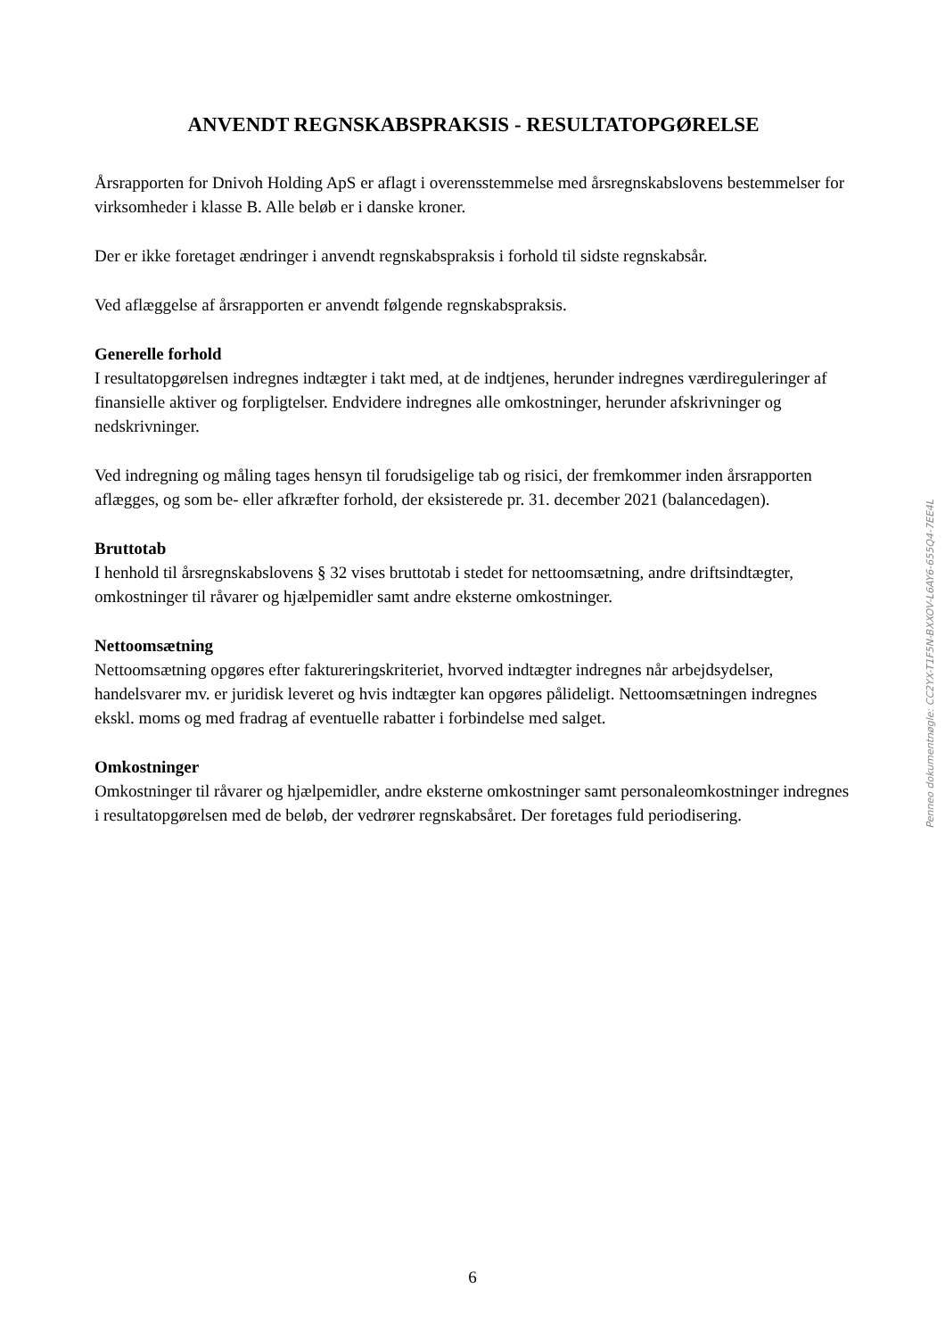ANVENDT REGNSKABSPRAKSIS - RESULTATOPGØRELSE
Årsrapporten for Dnivoh Holding ApS er aflagt i overensstemmelse med årsregnskabslovens bestemmelser for virksomheder i klasse B. Alle beløb er i danske kroner.
Der er ikke foretaget ændringer i anvendt regnskabspraksis i forhold til sidste regnskabsår.
Ved aflæggelse af årsrapporten er anvendt følgende regnskabspraksis.
Generelle forhold
I resultatopgørelsen indregnes indtægter i takt med, at de indtjenes, herunder indregnes værdireguleringer af finansielle aktiver og forpligtelser. Endvidere indregnes alle omkostninger, herunder afskrivninger og nedskrivninger.
Ved indregning og måling tages hensyn til forudsigelige tab og risici, der fremkommer inden årsrapporten aflægges, og som be- eller afkræfter forhold, der eksisterede pr. 31. december 2021 (balancedagen).
Bruttotab
I henhold til årsregnskabslovens § 32 vises bruttotab i stedet for nettoomsætning, andre driftsindtægter, omkostninger til råvarer og hjælpemidler samt andre eksterne omkostninger.
Nettoomsætning
Nettoomsætning opgøres efter faktureringskriteriet, hvorved indtægter indregnes når arbejdsydelser, handelsvarer mv. er juridisk leveret og hvis indtægter kan opgøres pålideligt. Nettoomsætningen indregnes ekskl. moms og med fradrag af eventuelle rabatter i forbindelse med salget.
Omkostninger
Omkostninger til råvarer og hjælpemidler, andre eksterne omkostninger samt personaleomkostninger indregnes i resultatopgørelsen med de beløb, der vedrører regnskabsåret. Der foretages fuld periodisering.
Penneo dokumentnøgle: CC2YX-T1F5N-BXXOV-L6AY6-655Q4-7EE4L
6